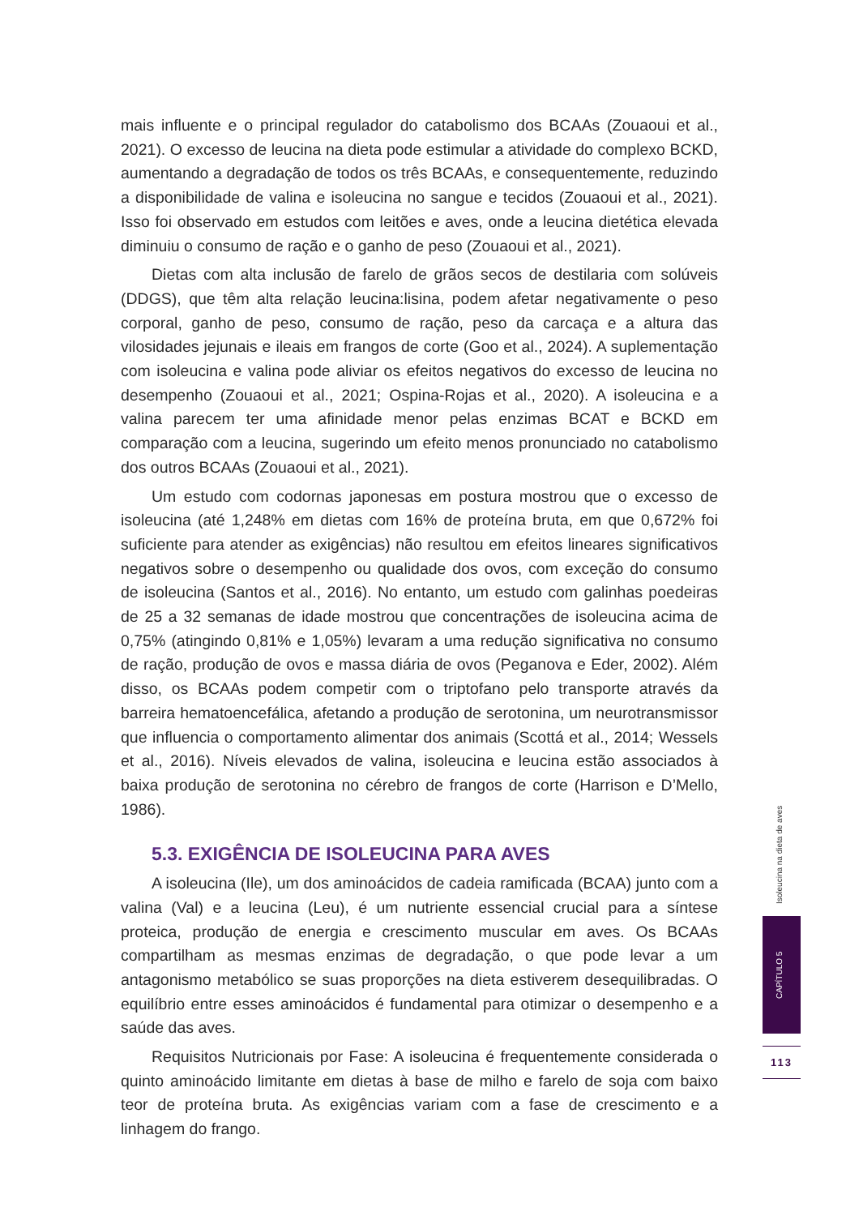mais influente e o principal regulador do catabolismo dos BCAAs (Zouaoui et al., 2021). O excesso de leucina na dieta pode estimular a atividade do complexo BCKD, aumentando a degradação de todos os três BCAAs, e consequentemente, reduzindo a disponibilidade de valina e isoleucina no sangue e tecidos (Zouaoui et al., 2021). Isso foi observado em estudos com leitões e aves, onde a leucina dietética elevada diminuiu o consumo de ração e o ganho de peso (Zouaoui et al., 2021).
Dietas com alta inclusão de farelo de grãos secos de destilaria com solúveis (DDGS), que têm alta relação leucina:lisina, podem afetar negativamente o peso corporal, ganho de peso, consumo de ração, peso da carcaça e a altura das vilosidades jejunais e ileais em frangos de corte (Goo et al., 2024). A suplementação com isoleucina e valina pode aliviar os efeitos negativos do excesso de leucina no desempenho (Zouaoui et al., 2021; Ospina-Rojas et al., 2020). A isoleucina e a valina parecem ter uma afinidade menor pelas enzimas BCAT e BCKD em comparação com a leucina, sugerindo um efeito menos pronunciado no catabolismo dos outros BCAAs (Zouaoui et al., 2021).
Um estudo com codornas japonesas em postura mostrou que o excesso de isoleucina (até 1,248% em dietas com 16% de proteína bruta, em que 0,672% foi suficiente para atender as exigências) não resultou em efeitos lineares significativos negativos sobre o desempenho ou qualidade dos ovos, com exceção do consumo de isoleucina (Santos et al., 2016). No entanto, um estudo com galinhas poedeiras de 25 a 32 semanas de idade mostrou que concentrações de isoleucina acima de 0,75% (atingindo 0,81% e 1,05%) levaram a uma redução significativa no consumo de ração, produção de ovos e massa diária de ovos (Peganova e Eder, 2002). Além disso, os BCAAs podem competir com o triptofano pelo transporte através da barreira hematoencefálica, afetando a produção de serotonina, um neurotransmissor que influencia o comportamento alimentar dos animais (Scottá et al., 2014; Wessels et al., 2016). Níveis elevados de valina, isoleucina e leucina estão associados à baixa produção de serotonina no cérebro de frangos de corte (Harrison e D’Mello, 1986).
5.3. EXIGÊNCIA DE ISOLEUCINA PARA AVES
A isoleucina (Ile), um dos aminoácidos de cadeia ramificada (BCAA) junto com a valina (Val) e a leucina (Leu), é um nutriente essencial crucial para a síntese proteica, produção de energia e crescimento muscular em aves. Os BCAAs compartilham as mesmas enzimas de degradação, o que pode levar a um antagonismo metabólico se suas proporções na dieta estiverem desequilibradas. O equilíbrio entre esses aminoácidos é fundamental para otimizar o desempenho e a saúde das aves.
Requisitos Nutricionais por Fase: A isoleucina é frequentemente considerada o quinto aminoácido limitante em dietas à base de milho e farelo de soja com baixo teor de proteína bruta. As exigências variam com a fase de crescimento e a linhagem do frango.
Isoleucina na dieta de aves
CAPÍTULO 5
113